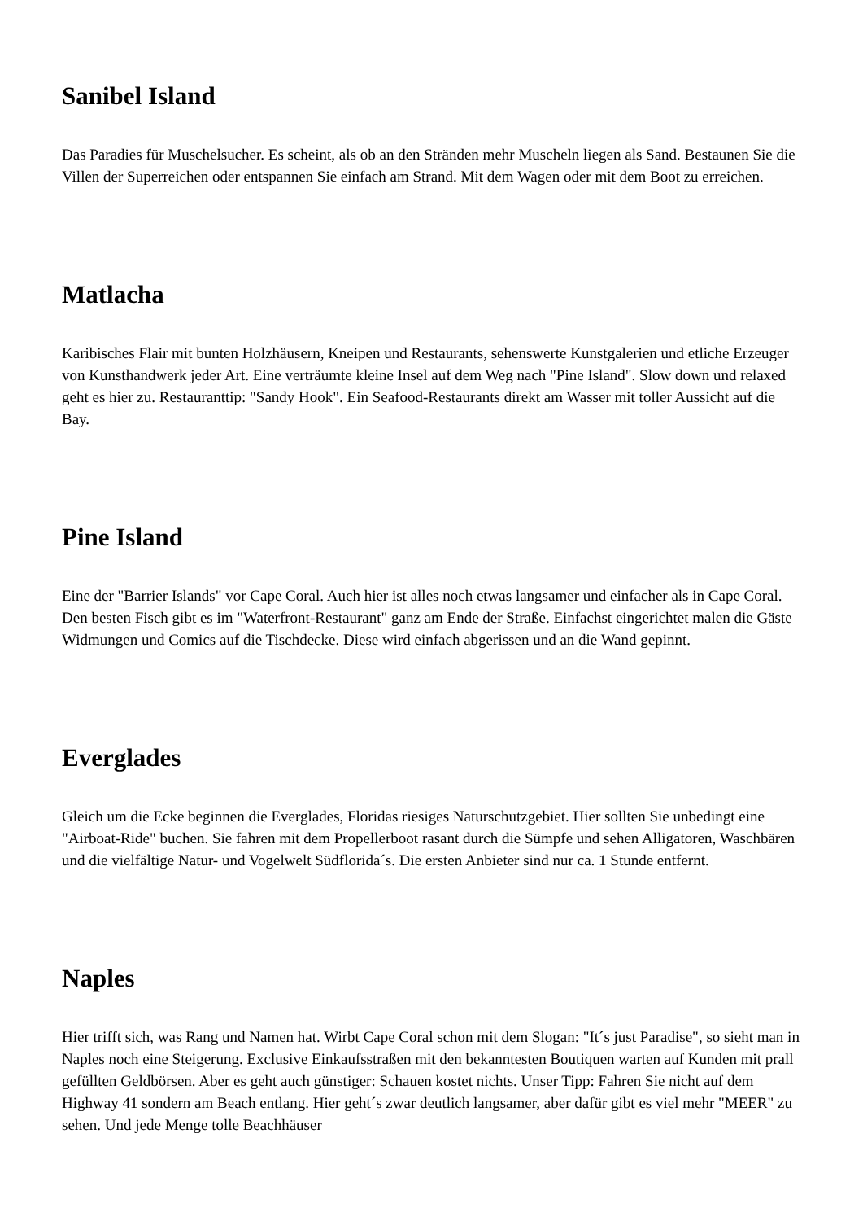Sanibel Island
Das Paradies für Muschelsucher. Es scheint, als ob an den Stränden mehr Muscheln liegen als Sand. Bestaunen Sie die Villen der Superreichen oder entspannen Sie einfach am Strand. Mit dem Wagen oder mit dem Boot zu erreichen.
Matlacha
Karibisches Flair mit bunten Holzhäusern, Kneipen und Restaurants, sehenswerte Kunstgalerien und etliche Erzeuger von Kunsthandwerk jeder Art. Eine verträumte kleine Insel auf dem Weg nach "Pine Island". Slow down und relaxed geht es hier zu. Restauranttip: "Sandy Hook". Ein Seafood-Restaurants direkt am Wasser mit toller Aussicht auf die Bay.
Pine Island
Eine der "Barrier Islands" vor Cape Coral. Auch hier ist alles noch etwas langsamer und einfacher als in Cape Coral. Den besten Fisch gibt es im "Waterfront-Restaurant" ganz am Ende der Straße. Einfachst eingerichtet malen die Gäste Widmungen und Comics auf die Tischdecke. Diese wird einfach abgerissen und an die Wand gepinnt.
Everglades
Gleich um die Ecke beginnen die Everglades, Floridas riesiges Naturschutzgebiet. Hier sollten Sie unbedingt eine "Airboat-Ride" buchen. Sie fahren mit dem Propellerboot rasant durch die Sümpfe und sehen Alligatoren, Waschbären und die vielfältige Natur- und Vogelwelt Südflorida´s. Die ersten Anbieter sind nur ca. 1 Stunde entfernt.
Naples
Hier trifft sich, was Rang und Namen hat. Wirbt Cape Coral schon mit dem Slogan: "It´s just Paradise", so sieht man in Naples noch eine Steigerung. Exclusive Einkaufsstraßen mit den bekanntesten Boutiquen warten auf Kunden mit prall gefüllten Geldbörsen. Aber es geht auch günstiger: Schauen kostet nichts. Unser Tipp: Fahren Sie nicht auf dem Highway 41 sondern am Beach entlang. Hier geht´s zwar deutlich langsamer, aber dafür gibt es viel mehr "MEER" zu sehen. Und jede Menge tolle Beachhäuser